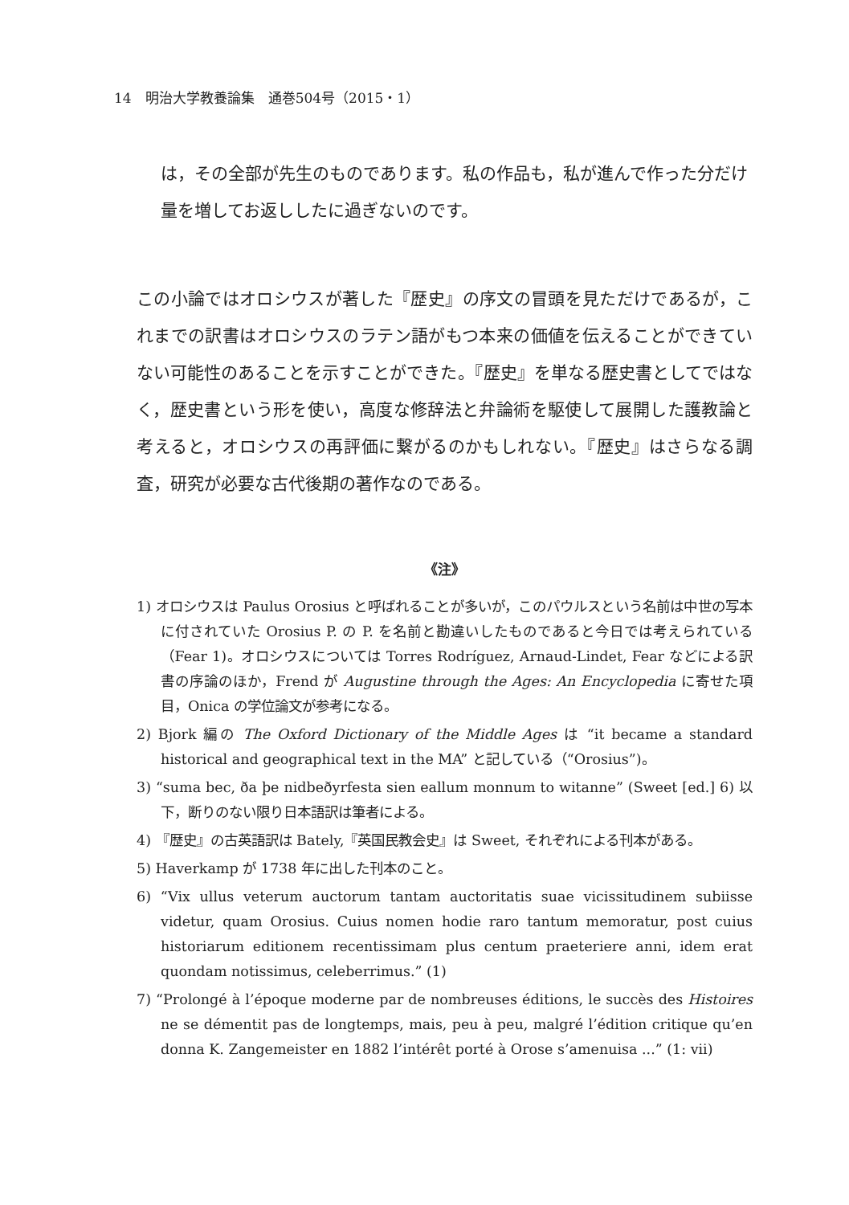14　明治大学教養論集　通巻504号（2015・1）
は，その全部が先生のものであります。私の作品も，私が進んで作った分だけ量を増してお返ししたに過ぎないのです。
この小論ではオロシウスが著した『歴史』の序文の冒頭を見ただけであるが，これまでの訳書はオロシウスのラテン語がもつ本来の価値を伝えることができていない可能性のあることを示すことができた。『歴史』を単なる歴史書としてではなく，歴史書という形を使い，高度な修辞法と弁論術を駆使して展開した護教論と考えると，オロシウスの再評価に繋がるのかもしれない。『歴史』はさらなる調査，研究が必要な古代後期の著作なのである。
《注》
1) オロシウスは Paulus Orosius と呼ばれることが多いが，このパウルスという名前は中世の写本に付されていた Orosius P. の P. を名前と勘違いしたものであると今日では考えられている（Fear 1)。オロシウスについては Torres Rodríguez, Arnaud-Lindet, Fear などによる訳書の序論のほか，Frend が Augustine through the Ages: An Encyclopedia に寄せた項目，Onica の学位論文が参考になる。
2) Bjork 編の The Oxford Dictionary of the Middle Ages は “it became a standard historical and geographical text in the MA” と記している（“Orosius”)。
3) “suma bec, ða þe nidbeðyrfesta sien eallum monnum to witanne” (Sweet [ed.] 6) 以下，断りのない限り日本語訳は筆者による。
4) 『歴史』の古英語訳は Bately,『英国民教会史』は Sweet, それぞれによる刊本がある。
5) Haverkamp が 1738 年に出した刊本のこと。
6) “Vix ullus veterum auctorum tantam auctoritatis suae vicissitudinem subiisse videtur, quam Orosius. Cuius nomen hodie raro tantum memoratur, post cuius historiarum editionem recentissimam plus centum praeteriere anni, idem erat quondam notissimus, celeberrimus.” (1)
7) “Prolongé à l’époque moderne par de nombreuses éditions, le succès des Histoires ne se démentit pas de longtemps, mais, peu à peu, malgré l’édition critique qu’en donna K. Zangemeister en 1882 l’intérêt porté à Orose s’amenuisa ...” (1: vii)